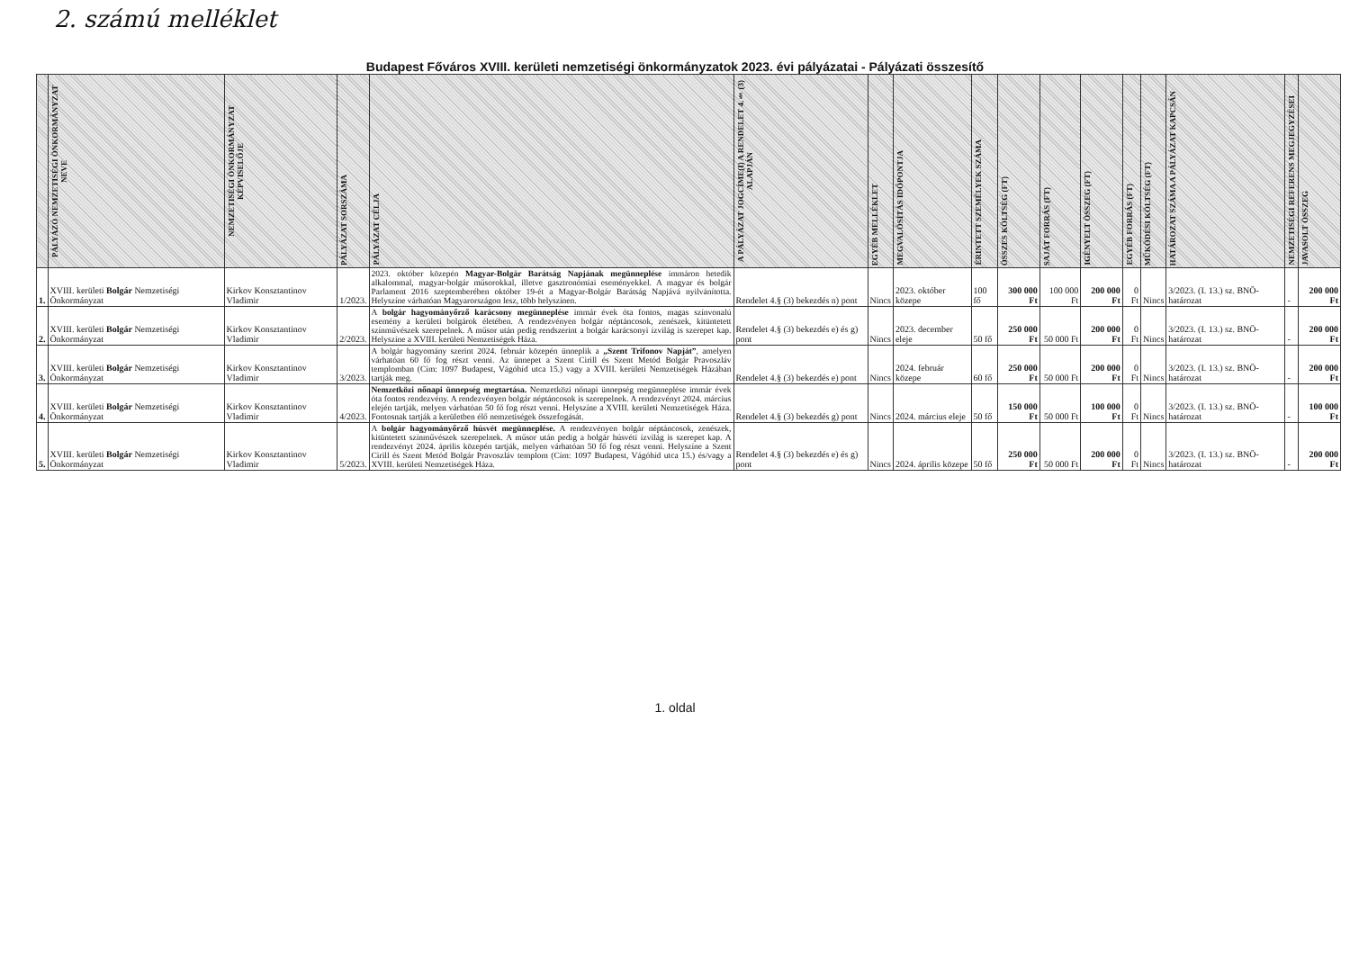2. számú melléklet
Budapest Főváros XVIII. kerületi nemzetiségi önkormányzatok 2023. évi pályázatai - Pályázati összesítő
| | PÁLYÁZÓ NEMZETISÉGI ÖNKORMÁNYZAT NEVE | NEMZETISÉGI ÖNKORMÁNYZAT KÉPVISELŐJE | PÁLYÁZAT SORSZÁMA | PÁLYÁZAT CÉLJA | A PÁLYÁZAT JOGCÍME(I) A RENDELET 4.§ (3) ALAPJÁN | EGYÉB MELLÉKLET | MEGVALÓSÍTÁS IDŐPONTJA | ÉRINTETT SZEMÉLYEK SZÁMA | ÖSSZES KÖLTSÉG (FT) | SAJÁT FORRÁS (FT) | IGÉNYELT ÖSSZEG (FT) | EGYÉB FORRÁS (FT) | MŰKÖDÉSI KÖLTSÉG (FT) | HATÁROZAT SZÁMA A PÁLYÁZAT KAPCSÁN | NEMZETISÉGI REFERENS MEGJEGYZÉSEI | JAVASOLT ÖSSZEG |
| --- | --- | --- | --- | --- | --- | --- | --- | --- | --- | --- | --- | --- | --- | --- | --- | --- |
| 1. | XVIII. kerületi Bolgár Nemzetiségi Önkormányzat | Kirkov Konsztantinov Vladimir | 1/2023. | 2023. október közepén Magyar-Bolgár Barátság Napjának megünneplése immáron hetedik alkalommal, magyar-bolgár műsorokkal, illetve gasztronómiai eseményekkel. A magyar és bolgár Parlament 2016 szeptemberében október 19-ét a Magyar-Bolgár Barátság Napjává nyilvánította. Helyszíne várhatóan Magyarországon lesz, több helyszínen. | Rendelet 4.§ (3) bekezdés n) pont | Nincs | 2023. október közepe | 100 fő | 300 000 Ft | 100 000 Ft | 200 000 Ft | 0 Ft | Nincs | 3/2023. (I. 13.) sz. BNÖ-határozat | - | 200 000 Ft |
| 2. | XVIII. kerületi Bolgár Nemzetiségi Önkormányzat | Kirkov Konsztantinov Vladimir | 2/2023. | A bolgár hagyományőrző karácsony megünneplése immár évek óta fontos, magas színvonalú esemény a kerületi bolgárok életében. A rendezvényen bolgár néptáncosok, zenészek, kitüntetett színművészek szerepelnek. A műsor után pedig rendszerint a bolgár karácsonyi ízvilág is szerepet kap. Helyszíne a XVIII. kerületi Nemzetiségek Háza. | Rendelet 4.§ (3) bekezdés e) és g) pont | Nincs | 2023. december eleje | 50 fő | 250 000 Ft | 50 000 Ft | 200 000 Ft | 0 Ft | Nincs | 3/2023. (I. 13.) sz. BNÖ-határozat | - | 200 000 Ft |
| 3. | XVIII. kerületi Bolgár Nemzetiségi Önkormányzat | Kirkov Konsztantinov Vladimir | 3/2023. | A bolgár hagyomány szerint 2024. február közepén ünneplik a „Szent Trifonov Napját” , amelyen várhatóan 60 fő fog részt venni. Az ünnepet a Szent Cirill és Szent Metód Bolgár Pravoszláv templomban (Cím: 1097 Budapest, Vágóhíd utca 15.) vagy a XVIII. kerületi Nemzetiségek Házában tartják meg. | Rendelet 4.§ (3) bekezdés e) pont | Nincs | 2024. február közepe | 60 fő | 250 000 Ft | 50 000 Ft | 200 000 Ft | 0 Ft | Nincs | 3/2023. (I. 13.) sz. BNÖ-határozat | - | 200 000 Ft |
| 4. | XVIII. kerületi Bolgár Nemzetiségi Önkormányzat | Kirkov Konsztantinov Vladimir | 4/2023. | Nemzetközi nőnapi ünnepség megtartása. Nemzetközi nőnapi ünnepség megünneplése immár évek óta fontos rendezvény. A rendezvényen bolgár néptáncosok is szerepelnek. A rendezvényt 2024. március elején tartják, melyen várhatóan 50 fő fog részt venni. Helyszíne a XVIII. kerületi Nemzetiségek Háza. Fontosnak tartják a kerületben élő nemzetiségek összefogását. | Rendelet 4.§ (3) bekezdés g) pont | Nincs | 2024. március eleje | 50 fő | 150 000 Ft | 50 000 Ft | 100 000 Ft | 0 Ft | Nincs | 3/2023. (I. 13.) sz. BNÖ-határozat | - | 100 000 Ft |
| 5. | XVIII. kerületi Bolgár Nemzetiségi Önkormányzat | Kirkov Konsztantinov Vladimir | 5/2023. | A bolgár hagyományőrző húsvét megünneplése. A rendezvényen bolgár néptáncosok, zenészek, kitüntetett színművészek szerepelnek. A műsor után pedig a bolgár húsvéti ízvilág is szerepet kap. A rendezvényt 2024. április közepén tartják, melyen várhatóan 50 fő fog részt venni. Helyszíne a Szent Cirill és Szent Metód Bolgár Pravoszláv templom (Cím: 1097 Budapest, Vágóhíd utca 15.) és/vagy a XVIII. kerületi Nemzetiségek Háza. | Rendelet 4.§ (3) bekezdés e) és g) pont | Nincs | 2024. április közepe | 50 fő | 250 000 Ft | 50 000 Ft | 200 000 Ft | 0 Ft | Nincs | 3/2023. (I. 13.) sz. BNÖ-határozat | - | 200 000 Ft |
1. oldal